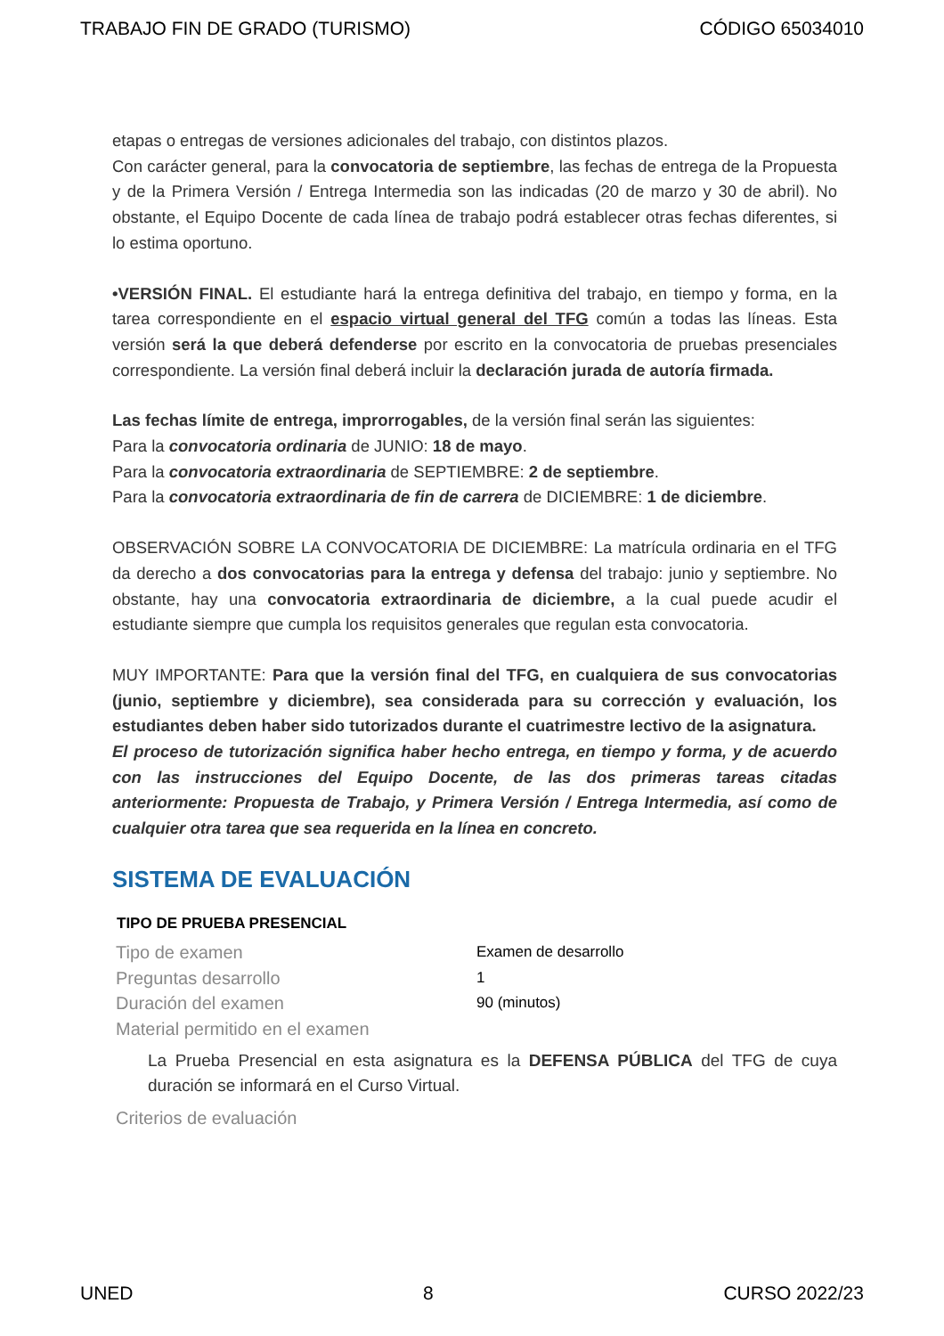TRABAJO FIN DE GRADO (TURISMO) CÓDIGO 65034010
etapas o entregas de versiones adicionales del trabajo, con distintos plazos.
Con carácter general, para la convocatoria de septiembre, las fechas de entrega de la Propuesta y de la Primera Versión / Entrega Intermedia son las indicadas (20 de marzo y 30 de abril). No obstante, el Equipo Docente de cada línea de trabajo podrá establecer otras fechas diferentes, si lo estima oportuno.
•VERSIÓN FINAL. El estudiante hará la entrega definitiva del trabajo, en tiempo y forma, en la tarea correspondiente en el espacio virtual general del TFG común a todas las líneas. Esta versión será la que deberá defenderse por escrito en la convocatoria de pruebas presenciales correspondiente. La versión final deberá incluir la declaración jurada de autoría firmada.
Las fechas límite de entrega, improrrogables, de la versión final serán las siguientes:
Para la convocatoria ordinaria de JUNIO: 18 de mayo.
Para la convocatoria extraordinaria de SEPTIEMBRE: 2 de septiembre.
Para la convocatoria extraordinaria de fin de carrera de DICIEMBRE: 1 de diciembre.
OBSERVACIÓN SOBRE LA CONVOCATORIA DE DICIEMBRE: La matrícula ordinaria en el TFG da derecho a dos convocatorias para la entrega y defensa del trabajo: junio y septiembre. No obstante, hay una convocatoria extraordinaria de diciembre, a la cual puede acudir el estudiante siempre que cumpla los requisitos generales que regulan esta convocatoria.
MUY IMPORTANTE: Para que la versión final del TFG, en cualquiera de sus convocatorias (junio, septiembre y diciembre), sea considerada para su corrección y evaluación, los estudiantes deben haber sido tutorizados durante el cuatrimestre lectivo de la asignatura.
El proceso de tutorización significa haber hecho entrega, en tiempo y forma, y de acuerdo con las instrucciones del Equipo Docente, de las dos primeras tareas citadas anteriormente: Propuesta de Trabajo, y Primera Versión / Entrega Intermedia, así como de cualquier otra tarea que sea requerida en la línea en concreto.
SISTEMA DE EVALUACIÓN
| TIPO DE PRUEBA PRESENCIAL | |
| --- | --- |
| Tipo de examen | Examen de desarrollo |
| Preguntas desarrollo | 1 |
| Duración del examen | 90 (minutos) |
| Material permitido en el examen | |
La Prueba Presencial en esta asignatura es la DEFENSA PÚBLICA del TFG de cuya duración se informará en el Curso Virtual.
Criterios de evaluación
UNED 8 CURSO 2022/23